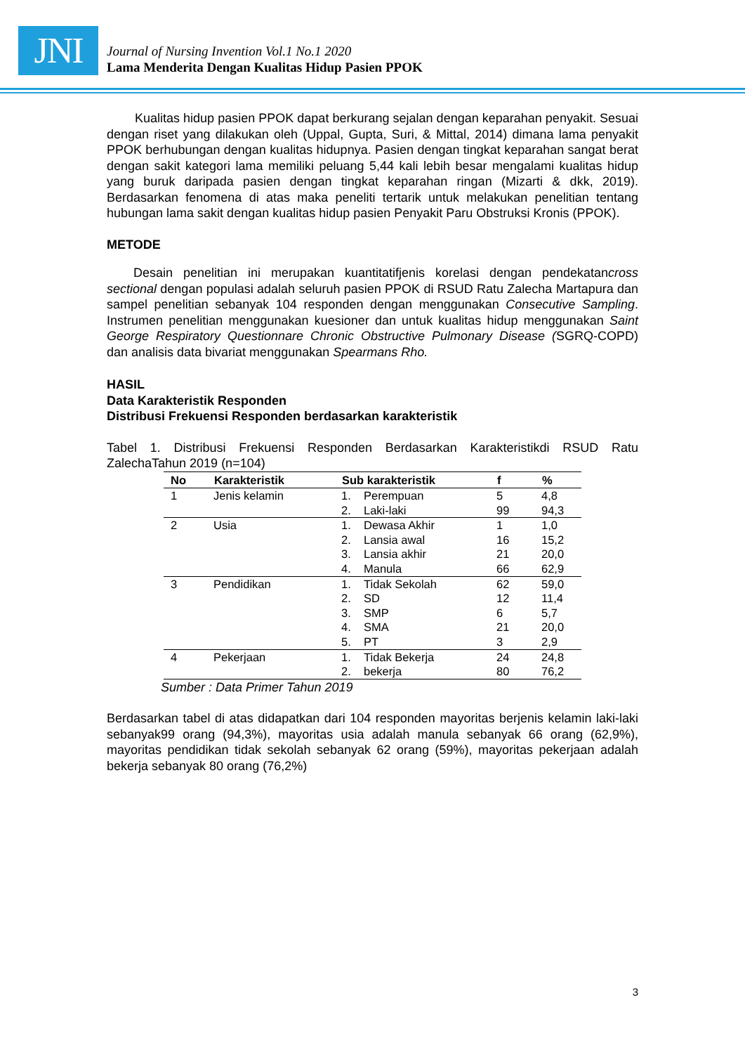JNI
Journal of Nursing Invention Vol.1 No.1 2020
Lama Menderita Dengan Kualitas Hidup Pasien PPOK
Kualitas hidup pasien PPOK dapat berkurang sejalan dengan keparahan penyakit. Sesuai dengan riset yang dilakukan oleh (Uppal, Gupta, Suri, & Mittal, 2014) dimana lama penyakit PPOK berhubungan dengan kualitas hidupnya. Pasien dengan tingkat keparahan sangat berat dengan sakit kategori lama memiliki peluang 5,44 kali lebih besar mengalami kualitas hidup yang buruk daripada pasien dengan tingkat keparahan ringan (Mizarti & dkk, 2019). Berdasarkan fenomena di atas maka peneliti tertarik untuk melakukan penelitian tentang hubungan lama sakit dengan kualitas hidup pasien Penyakit Paru Obstruksi Kronis (PPOK).
METODE
Desain penelitian ini merupakan kuantitatifjenis korelasi dengan pendekatancross sectional dengan populasi adalah seluruh pasien PPOK di RSUD Ratu Zalecha Martapura dan sampel penelitian sebanyak 104 responden dengan menggunakan Consecutive Sampling. Instrumen penelitian menggunakan kuesioner dan untuk kualitas hidup menggunakan Saint George Respiratory Questionnare Chronic Obstructive Pulmonary Disease (SGRQ-COPD) dan analisis data bivariat menggunakan Spearmans Rho.
HASIL
Data Karakteristik Responden
Distribusi Frekuensi Responden berdasarkan karakteristik
Tabel 1. Distribusi Frekuensi Responden Berdasarkan Karakteristikdi RSUD Ratu ZalechaTahun 2019 (n=104)
| No | Karakteristik | Sub karakteristik | | f | % |
| --- | --- | --- | --- | --- | --- |
| 1 | Jenis kelamin | 1. | Perempuan | 5 | 4,8 |
| | | 2. | Laki-laki | 99 | 94,3 |
| 2 | Usia | 1. | Dewasa Akhir | 1 | 1,0 |
| | | 2. | Lansia awal | 16 | 15,2 |
| | | 3. | Lansia akhir | 21 | 20,0 |
| | | 4. | Manula | 66 | 62,9 |
| 3 | Pendidikan | 1. | Tidak Sekolah | 62 | 59,0 |
| | | 2. | SD | 12 | 11,4 |
| | | 3. | SMP | 6 | 5,7 |
| | | 4. | SMA | 21 | 20,0 |
| | | 5. | PT | 3 | 2,9 |
| 4 | Pekerjaan | 1. | Tidak Bekerja | 24 | 24,8 |
| | | 2. | bekerja | 80 | 76,2 |
Sumber : Data Primer Tahun 2019
Berdasarkan tabel di atas didapatkan dari 104 responden mayoritas berjenis kelamin laki-laki sebanyak99 orang (94,3%), mayoritas usia adalah manula sebanyak 66 orang (62,9%), mayoritas pendidikan tidak sekolah sebanyak 62 orang (59%), mayoritas pekerjaan adalah bekerja sebanyak 80 orang (76,2%)
3